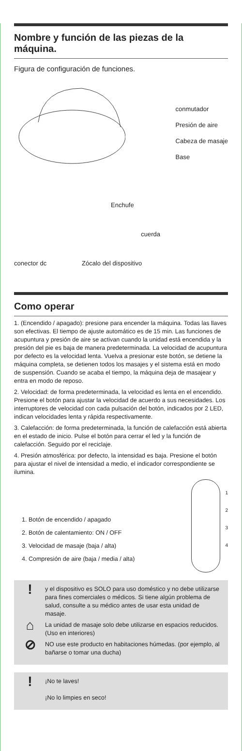Nombre y función de las piezas de la máquina.
Figura de configuración de funciones.
conmutador
Presión de aire
Cabeza de masaje
Base
Enchufe
cuerda
conector dc
Zócalo del dispositivo
Como operar
1. (Encendido / apagado): presione para encender la máquina. Todas las llaves son efectivas. El tiempo de ajuste automático es de 15 min. Las funciones de acupuntura y presión de aire se activan cuando la unidad está encendida y la presión del pie es baja de manera predeterminada. La velocidad de acupuntura por defecto es la velocidad lenta. Vuelva a presionar este botón, se detiene la máquina completa, se detienen todos los masajes y el sistema está en modo de suspensión. Cuando se acaba el tiempo, la máquina deja de masajear y entra en modo de reposo.
2. Velocidad: de forma predeterminada, la velocidad es lenta en el encendido. Presione el botón para ajustar la velocidad de acuerdo a sus necesidades. Los interruptores de velocidad con cada pulsación del botón, indicados por 2 LED, indican velocidades lenta y rápida respectivamente.
3. Calefacción: de forma predeterminada, la función de calefacción está abierta en el estado de inicio. Pulse el botón para cerrar el led y la función de calefacción. Seguido por el reciclaje.
4. Presión atmosférica: por defecto, la intensidad es baja. Presione el botón para ajustar el nivel de intensidad a medio, el indicador correspondiente se ilumina.
1. Botón de encendido / apagado
2. Botón de calentamiento: ON / OFF
3. Velocidad de masaje (baja / alta)
4. Compresión de aire (baja / media / alta)
1
2
3
4
!
y el dispositivo es SOLO para uso doméstico y no debe utilizarse para fines comerciales o médicos. Si tiene algún problema de salud, consulte a su médico antes de usar esta unidad de masaje.
⌂
La unidad de masaje solo debe utilizarse en espacios reducidos. (Uso en interiores)
⊘
NO use este producto en habitaciones húmedas. (por ejemplo, al bañarse o tomar una ducha)
!
¡No te laves!
¡No lo limpies en seco!